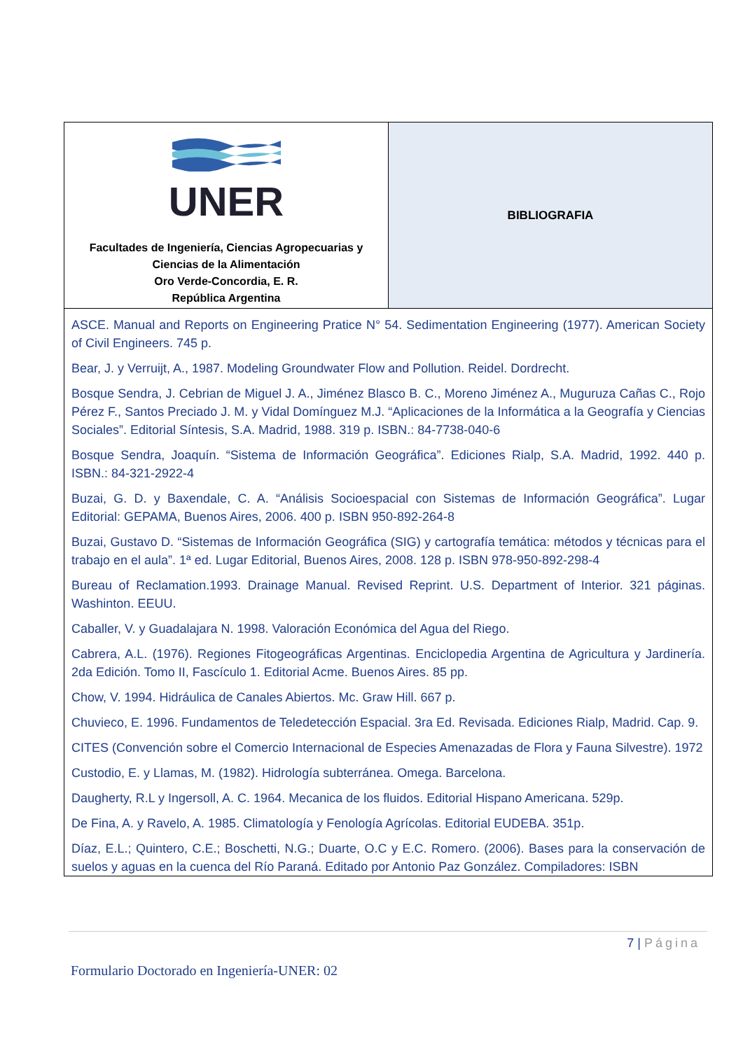| UNER Facultades de Ingeniería, Ciencias Agropecuarias y Ciencias de la Alimentación Oro Verde-Concordia, E. R. República Argentina | BIBLIOGRAFIA |
| ASCE. Manual and Reports on Engineering Pratice N° 54. Sedimentation Engineering (1977). American Society of Civil Engineers. 745 p. Bear, J. y Verruijt, A., 1987. Modeling Groundwater Flow and Pollution. Reidel. Dordrecht. Bosque Sendra, J. Cebrian de Miguel J. A., Jiménez Blasco B. C., Moreno Jiménez A., Muguruza Cañas C., Rojo Pérez F., Santos Preciado J. M. y Vidal Domínguez M.J. “Aplicaciones de la Informática a la Geografía y Ciencias Sociales”. Editorial Síntesis, S.A. Madrid, 1988. 319 p. ISBN.: 84-7738-040-6 Bosque Sendra, Joaquín. “Sistema de Información Geográfica”. Ediciones Rialp, S.A. Madrid, 1992. 440 p. ISBN.: 84-321-2922-4 Buzai, G. D. y Baxendale, C. A. “Análisis Socioespacial con Sistemas de Información Geográfica”. Lugar Editorial: GEPAMA, Buenos Aires, 2006. 400 p. ISBN 950-892-264-8 Buzai, Gustavo D. “Sistemas de Información Geográfica (SIG) y cartografía temática: métodos y técnicas para el trabajo en el aula”. 1ª ed. Lugar Editorial, Buenos Aires, 2008. 128 p. ISBN 978-950-892-298-4 Bureau of Reclamation.1993. Drainage Manual. Revised Reprint. U.S. Department of Interior. 321 páginas. Washinton. EEUU. Caballer, V. y Guadalajara N. 1998. Valoración Económica del Agua del Riego. Cabrera, A.L. (1976). Regiones Fitogeográficas Argentinas. Enciclopedia Argentina de Agricultura y Jardinería. 2da Edición. Tomo II, Fascículo 1. Editorial Acme. Buenos Aires. 85 pp. Chow, V. 1994. Hidráulica de Canales Abiertos. Mc. Graw Hill. 667 p. Chuvieco, E. 1996. Fundamentos de Teledetección Espacial. 3ra Ed. Revisada. Ediciones Rialp, Madrid. Cap. 9. CITES (Convención sobre el Comercio Internacional de Especies Amenazadas de Flora y Fauna Silvestre). 1972 Custodio, E. y Llamas, M. (1982). Hidrología subterránea. Omega. Barcelona. Daugherty, R.L y Ingersoll, A. C. 1964. Mecanica de los fluidos. Editorial Hispano Americana. 529p. De Fina, A. y Ravelo, A. 1985. Climatología y Fenología Agrícolas. Editorial EUDEBA. 351p. Díaz, E.L.; Quintero, C.E.; Boschetti, N.G.; Duarte, O.C y E.C. Romero. (2006). Bases para la conservación de suelos y aguas en la cuenca del Río Paraná. Editado por Antonio Paz González. Compiladores: ISBN | |
7 | Página
Formulario Doctorado en Ingeniería-UNER: 02